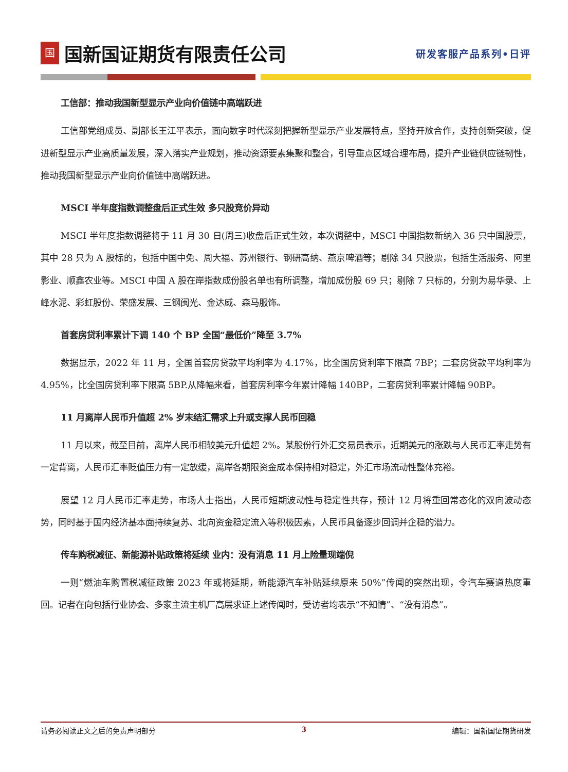国
国新国证期货有限责任公司
研发客服产品系列•日评
工信部：推动我国新型显示产业向价值链中高端跃进
工信部党组成员、副部长王江平表示，面向数字时代深刻把握新型显示产业发展特点，坚持开放合作，支持创新突破，促进新型显示产业高质量发展，深入落实产业规划，推动资源要素集聚和整合，引导重点区域合理布局，提升产业链供应链韧性，推动我国新型显示产业向价值链中高端跃进。
MSCI 半年度指数调整盘后正式生效 多只股竞价异动
MSCI 半年度指数调整将于 11 月 30 日(周三)收盘后正式生效，本次调整中，MSCI 中国指数新纳入 36 只中国股票，其中 28 只为 A 股标的，包括中国中免、周大福、苏州银行、钢研高纳、燕京啤酒等；剔除 34 只股票，包括生活服务、阿里影业、顺鑫农业等。MSCI 中国 A 股在岸指数成份股名单也有所调整，增加成份股 69 只；剔除 7 只标的，分别为易华录、上峰水泥、彩虹股份、荣盛发展、三钢闽光、金达威、森马服饰。
首套房贷利率累计下调 140 个 BP 全国“最低价”降至 3.7%
数据显示，2022 年 11 月，全国首套房贷款平均利率为 4.17%，比全国房贷利率下限高 7BP；二套房贷款平均利率为 4.95%，比全国房贷利率下限高 5BP.从降幅来看，首套房利率今年累计降幅 140BP，二套房贷利率累计降幅 90BP。
11 月离岸人民币升值超 2% 岁末结汇需求上升或支撑人民币回稳
11 月以来，截至目前，离岸人民币相较美元升值超 2%。某股份行外汇交易员表示，近期美元的涨跌与人民币汇率走势有一定背离，人民币汇率贬值压力有一定放缓，离岸各期限资金成本保持相对稳定，外汇市场流动性整体充裕。
展望 12 月人民币汇率走势，市场人士指出，人民币短期波动性与稳定性共存，预计 12 月将重回常态化的双向波动态势，同时基于国内经济基本面持续复苏、北向资金稳定流入等积极因素，人民币具备逐步回调并企稳的潜力。
传车购税减征、新能源补贴政策将延续 业内：没有消息 11 月上险量现端倪
一则“燃油车购置税减征政策 2023 年或将延期，新能源汽车补贴延续原来 50%”传闻的突然出现，令汽车赛道热度重回。记者在向包括行业协会、多家主流主机厂高层求证上述传闻时，受访者均表示“不知情”、“没有消息”。
请务必阅读正文之后的免责声明部分 3 编辑：国新国证期货研发